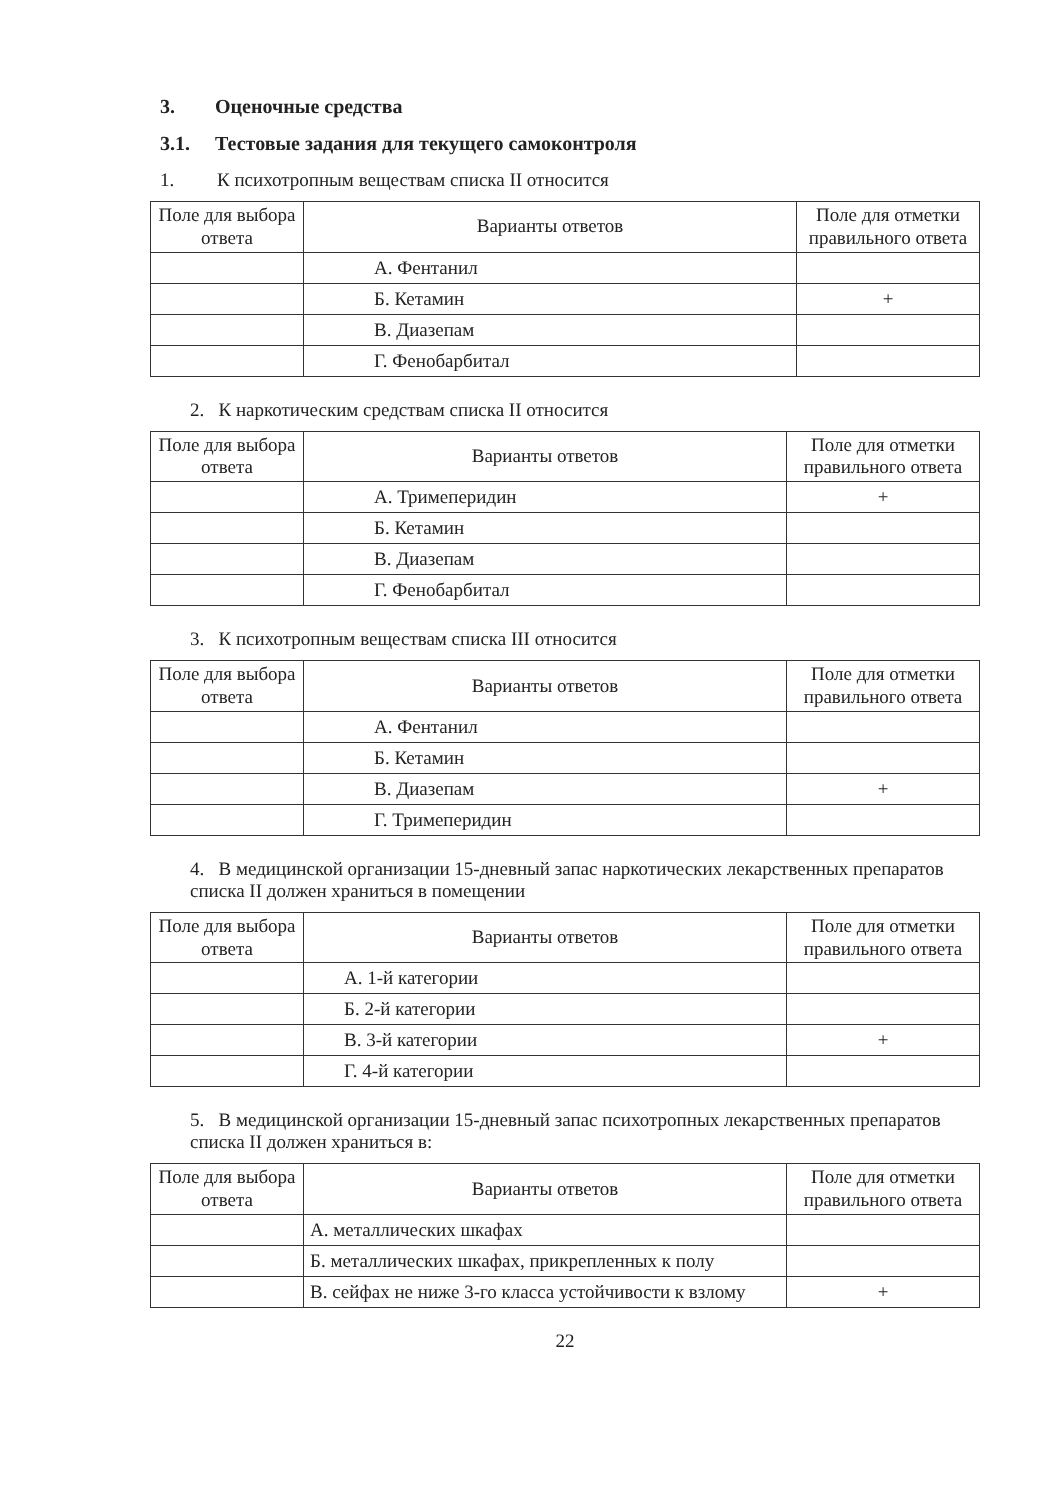3. Оценочные средства
3.1. Тестовые задания для текущего самоконтроля
1. К психотропным веществам списка II относится
| Поле для выбора ответа | Варианты ответов | Поле для отметки правильного ответа |
| --- | --- | --- |
| | А. Фентанил | |
| | Б. Кетамин | + |
| | В. Диазепам | |
| | Г. Фенобарбитал | |
2. К наркотическим средствам списка II относится
| Поле для выбора ответа | Варианты ответов | Поле для отметки правильного ответа |
| --- | --- | --- |
| | А. Тримеперидин | + |
| | Б. Кетамин | |
| | В. Диазепам | |
| | Г. Фенобарбитал | |
3. К психотропным веществам списка III относится
| Поле для выбора ответа | Варианты ответов | Поле для отметки правильного ответа |
| --- | --- | --- |
| | А. Фентанил | |
| | Б. Кетамин | |
| | В. Диазепам | + |
| | Г. Тримеперидин | |
4. В медицинской организации 15-дневный запас наркотических лекарственных препаратов списка II должен храниться в помещении
| Поле для выбора ответа | Варианты ответов | Поле для отметки правильного ответа |
| --- | --- | --- |
| | А. 1-й категории | |
| | Б. 2-й категории | |
| | В. 3-й категории | + |
| | Г. 4-й категории | |
5. В медицинской организации 15-дневный запас психотропных лекарственных препаратов списка II должен храниться в:
| Поле для выбора ответа | Варианты ответов | Поле для отметки правильного ответа |
| --- | --- | --- |
| | А. металлических шкафах | |
| | Б. металлических шкафах, прикрепленных к полу | |
| | В. сейфах не ниже 3-го класса устойчивости к взлому | + |
22